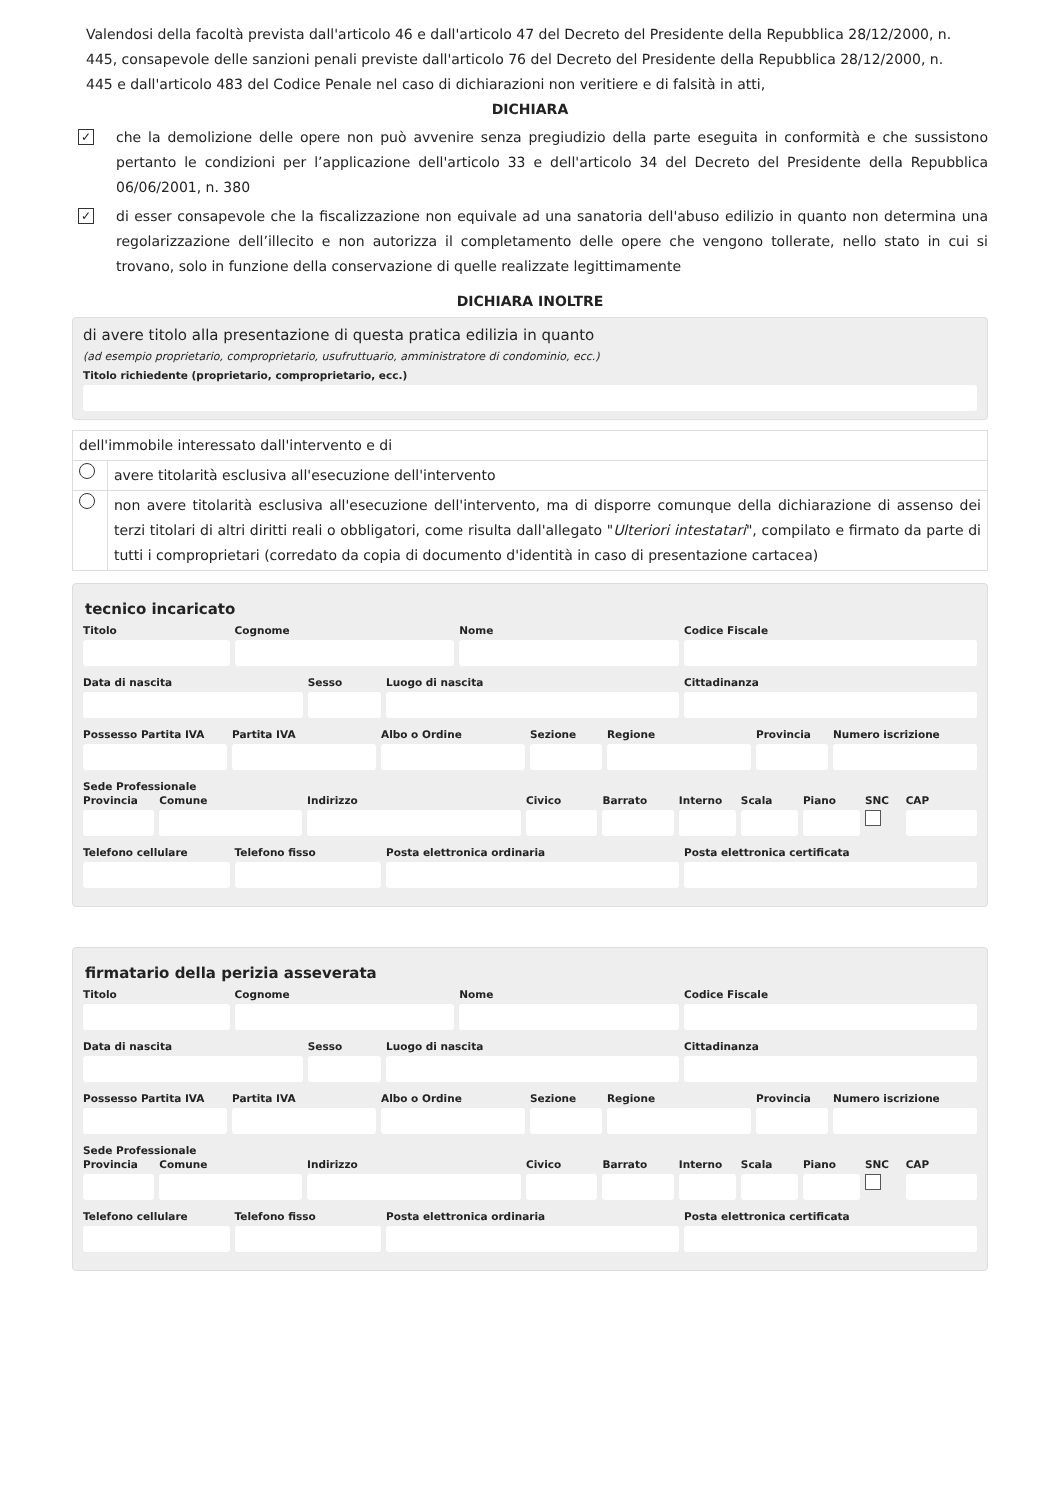Valendosi della facoltà prevista dall'articolo 46 e dall'articolo 47 del Decreto del Presidente della Repubblica 28/12/2000, n. 445, consapevole delle sanzioni penali previste dall'articolo 76 del Decreto del Presidente della Repubblica 28/12/2000, n. 445 e dall'articolo 483 del Codice Penale nel caso di dichiarazioni non veritiere e di falsità in atti,
DICHIARA
✓
che la demolizione delle opere non può avvenire senza pregiudizio della parte eseguita in conformità e che sussistono pertanto le condizioni per l’applicazione dell'articolo 33 e dell'articolo 34 del Decreto del Presidente della Repubblica 06/06/2001, n. 380
✓
di esser consapevole che la fiscalizzazione non equivale ad una sanatoria dell'abuso edilizio in quanto non determina una regolarizzazione dell’illecito e non autorizza il completamento delle opere che vengono tollerate, nello stato in cui si trovano, solo in funzione della conservazione di quelle realizzate legittimamente
DICHIARA INOLTRE
di avere titolo alla presentazione di questa pratica edilizia in quanto
(ad esempio proprietario, comproprietario, usufruttuario, amministratore di condominio, ecc.)
Titolo richiedente (proprietario, comproprietario, ecc.)
| dell'immobile interessato dall'intervento e di | |
| | avere titolarità esclusiva all'esecuzione dell'intervento |
| | non avere titolarità esclusiva all'esecuzione dell'intervento, ma di disporre comunque della dichiarazione di assenso dei terzi titolari di altri diritti reali o obbligatori, come risulta dall'allegato " Ulteriori intestatari ", compilato e firmato da parte di tutti i comproprietari (corredato da copia di documento d'identità in caso di presentazione cartacea) |
tecnico incaricato
Titolo Cognome Nome Codice Fiscale
Data di nascita Sesso Luogo di nascita Cittadinanza
Possesso Partita IVA Partita IVA Albo o Ordine Sezione Regione Provincia Numero iscrizione
Sede Professionale
Provincia Comune Indirizzo Civico Barrato Interno Scala Piano SNC CAP
Telefono cellulare Telefono fisso Posta elettronica ordinaria Posta elettronica certificata
firmatario della perizia asseverata
Titolo Cognome Nome Codice Fiscale
Data di nascita Sesso Luogo di nascita Cittadinanza
Possesso Partita IVA Partita IVA Albo o Ordine Sezione Regione Provincia Numero iscrizione
Sede Professionale
Provincia Comune Indirizzo Civico Barrato Interno Scala Piano SNC CAP
Telefono cellulare Telefono fisso Posta elettronica ordinaria Posta elettronica certificata